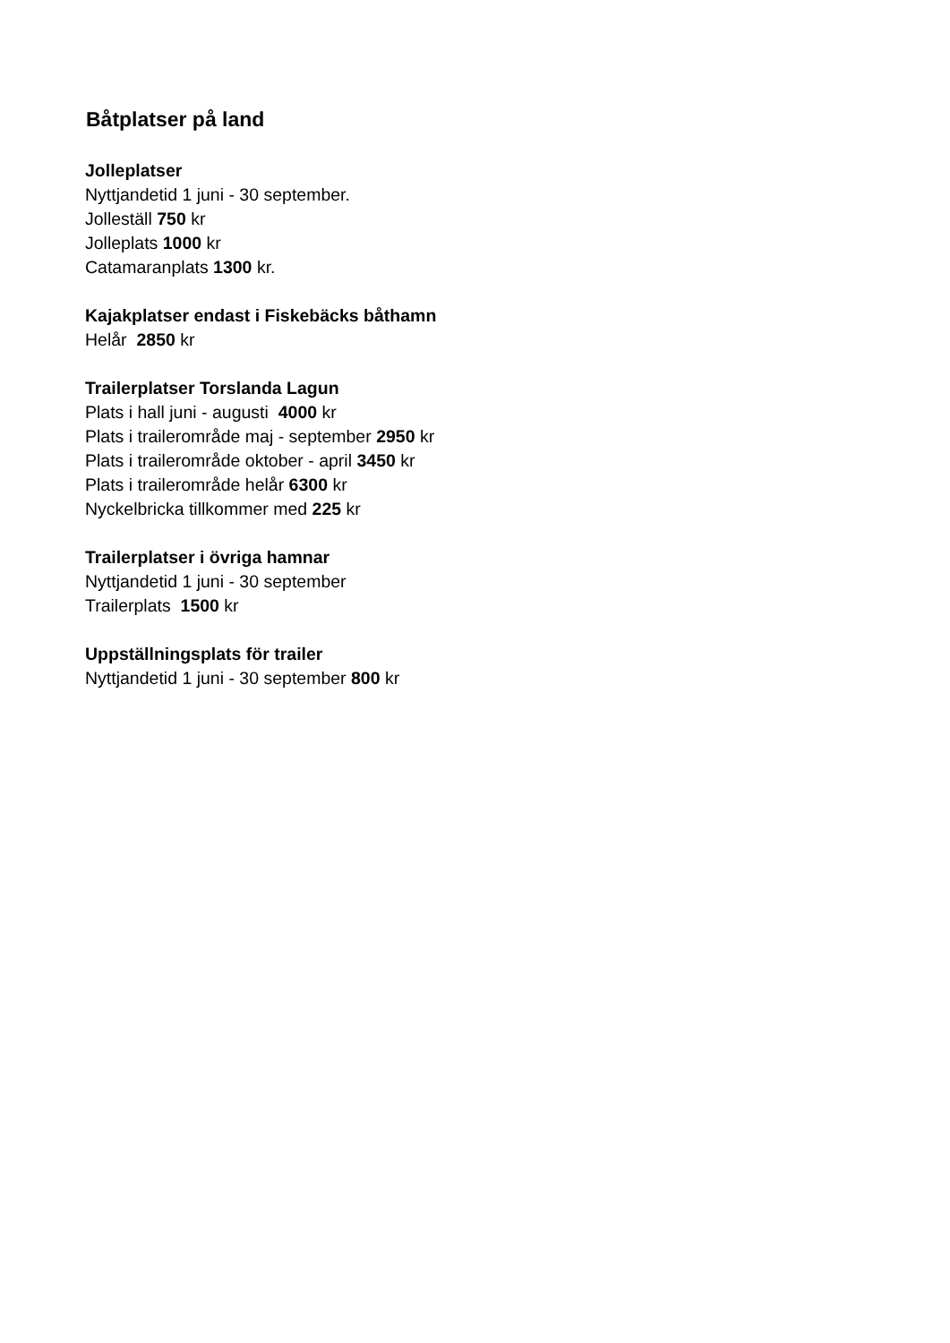Båtplatser på land
Jolleplatser
Nyttjandetid 1 juni - 30 september.
Jolleställ 750 kr
Jolleplats 1000 kr
Catamaranplats 1300 kr.
Kajakplatser endast i Fiskebäcks båthamn
Helår 2850 kr
Trailerplatser Torslanda Lagun
Plats i hall juni - augusti 4000 kr
Plats i trailerområde maj - september 2950 kr
Plats i trailerområde oktober - april 3450 kr
Plats i trailerområde helår 6300 kr
Nyckelbricka tillkommer med 225 kr
Trailerplatser i övriga hamnar
Nyttjandetid 1 juni - 30 september
Trailerplats 1500 kr
Uppställningsplats för trailer
Nyttjandetid 1 juni - 30 september 800 kr